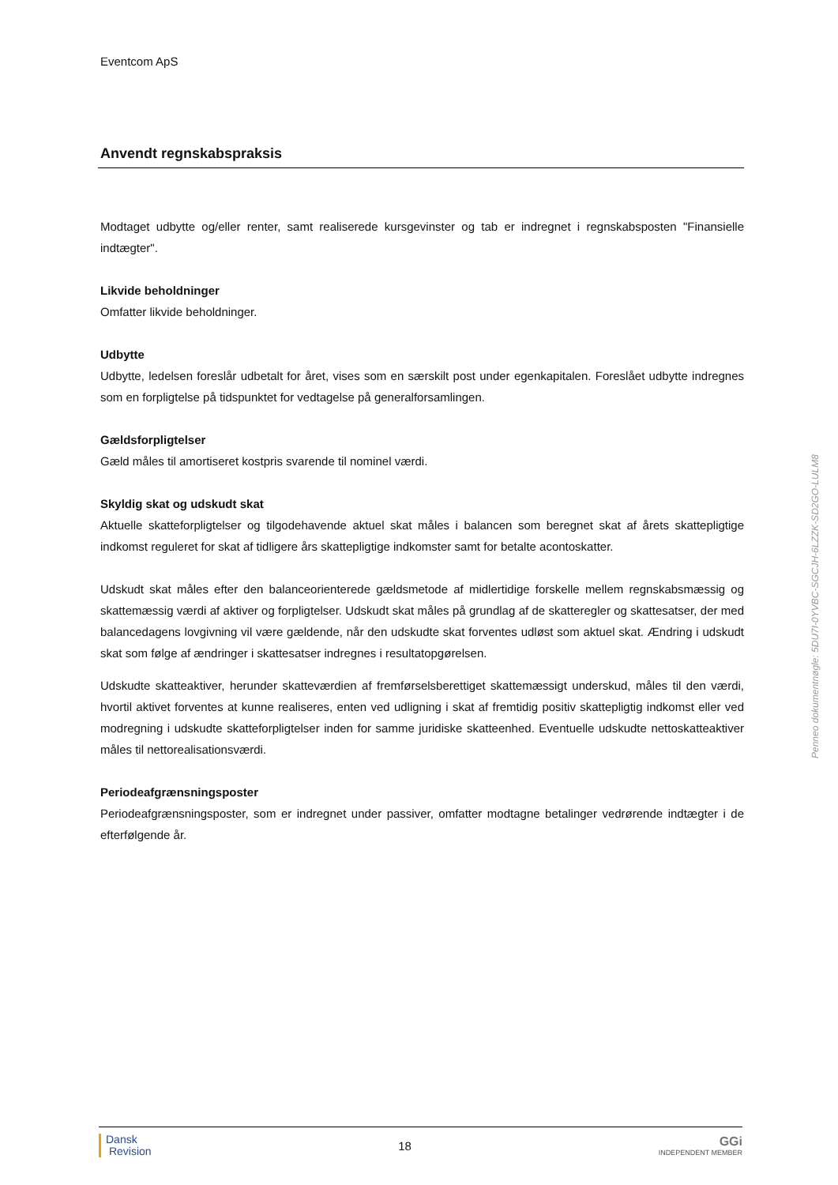Eventcom ApS
Anvendt regnskabspraksis
Modtaget udbytte og/eller renter, samt realiserede kursgevinster og tab er indregnet i regnskabsposten "Finansielle indtægter".
Likvide beholdninger
Omfatter likvide beholdninger.
Udbytte
Udbytte, ledelsen foreslår udbetalt for året, vises som en særskilt post under egenkapitalen. Foreslået udbytte indregnes som en forpligtelse på tidspunktet for vedtagelse på generalforsamlingen.
Gældsforpligtelser
Gæld måles til amortiseret kostpris svarende til nominel værdi.
Skyldig skat og udskudt skat
Aktuelle skatteforpligtelser og tilgodehavende aktuel skat måles i balancen som beregnet skat af årets skattepligtige indkomst reguleret for skat af tidligere års skattepligtige indkomster samt for betalte acontoskatter.
Udskudt skat måles efter den balanceorienterede gældsmetode af midlertidige forskelle mellem regnskabsmæssig og skattemæssig værdi af aktiver og forpligtelser. Udskudt skat måles på grundlag af de skatteregler og skattesatser, der med balancedagens lovgivning vil være gældende, når den udskudte skat forventes udløst som aktuel skat. Ændring i udskudt skat som følge af ændringer i skattesatser indregnes i resultatopgørelsen.
Udskudte skatteaktiver, herunder skatteværdien af fremførselsberettiget skattemæssigt underskud, måles til den værdi, hvortil aktivet forventes at kunne realiseres, enten ved udligning i skat af fremtidig positiv skattepligtig indkomst eller ved modregning i udskudte skatteforpligtelser inden for samme juridiske skatteenhed. Eventuelle udskudte nettoskatteaktiver måles til nettorealisationsværdi.
Periodeafgrænsningsposter
Periodeafgrænsningsposter, som er indregnet under passiver, omfatter modtagne betalinger vedrørende indtægter i de efterfølgende år.
Penneo dokumentnøgle: 5DU7I-0YVBC-SGCJH-6LZZK-SD2GO-LULM8
Dansk
Revision
18
GGi
INDEPENDENT MEMBER